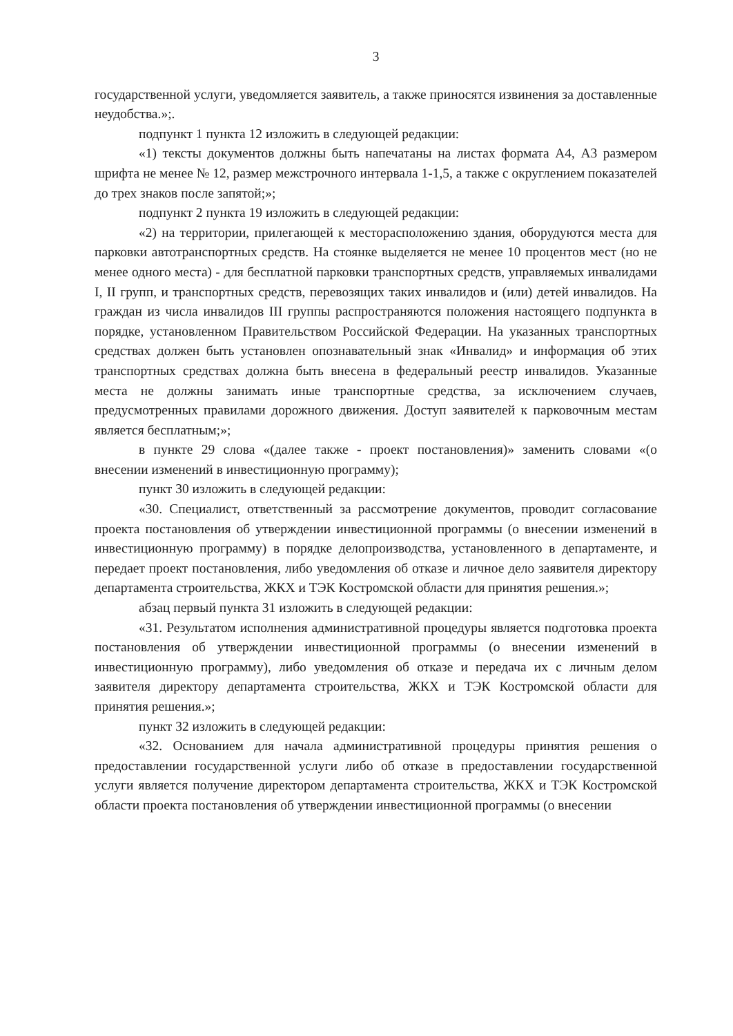3
государственной услуги, уведомляется заявитель, а также приносятся извинения за доставленные неудобства.»;.
подпункт 1 пункта 12 изложить в следующей редакции:
«1) тексты документов должны быть напечатаны на листах формата А4, А3 размером шрифта не менее № 12, размер межстрочного интервала 1-1,5, а также с округлением показателей до трех знаков после запятой;»;
подпункт 2 пункта 19 изложить в следующей редакции:
«2) на территории, прилегающей к месторасположению здания, оборудуются места для парковки автотранспортных средств. На стоянке выделяется не менее 10 процентов мест (но не менее одного места) - для бесплатной парковки транспортных средств, управляемых инвалидами I, II групп, и транспортных средств, перевозящих таких инвалидов и (или) детей инвалидов. На граждан из числа инвалидов III группы распространяются положения настоящего подпункта в порядке, установленном Правительством Российской Федерации. На указанных транспортных средствах должен быть установлен опознавательный знак «Инвалид» и информация об этих транспортных средствах должна быть внесена в федеральный реестр инвалидов. Указанные места не должны занимать иные транспортные средства, за исключением случаев, предусмотренных правилами дорожного движения. Доступ заявителей к парковочным местам является бесплатным;»;
в пункте 29 слова «(далее также - проект постановления)» заменить словами «(о внесении изменений в инвестиционную программу);
пункт 30 изложить в следующей редакции:
«30. Специалист, ответственный за рассмотрение документов, проводит согласование проекта постановления об утверждении инвестиционной программы (о внесении изменений в инвестиционную программу) в порядке делопроизводства, установленного в департаменте, и передает проект постановления, либо уведомления об отказе и личное дело заявителя директору департамента строительства, ЖКХ и ТЭК Костромской области для принятия решения.»;
абзац первый пункта 31 изложить в следующей редакции:
«31. Результатом исполнения административной процедуры является подготовка проекта постановления об утверждении инвестиционной программы (о внесении изменений в инвестиционную программу), либо уведомления об отказе и передача их с личным делом заявителя директору департамента строительства, ЖКХ и ТЭК Костромской области для принятия решения.»;
пункт 32 изложить в следующей редакции:
«32. Основанием для начала административной процедуры принятия решения о предоставлении государственной услуги либо об отказе в предоставлении государственной услуги является получение директором департамента строительства, ЖКХ и ТЭК Костромской области проекта постановления об утверждении инвестиционной программы (о внесении